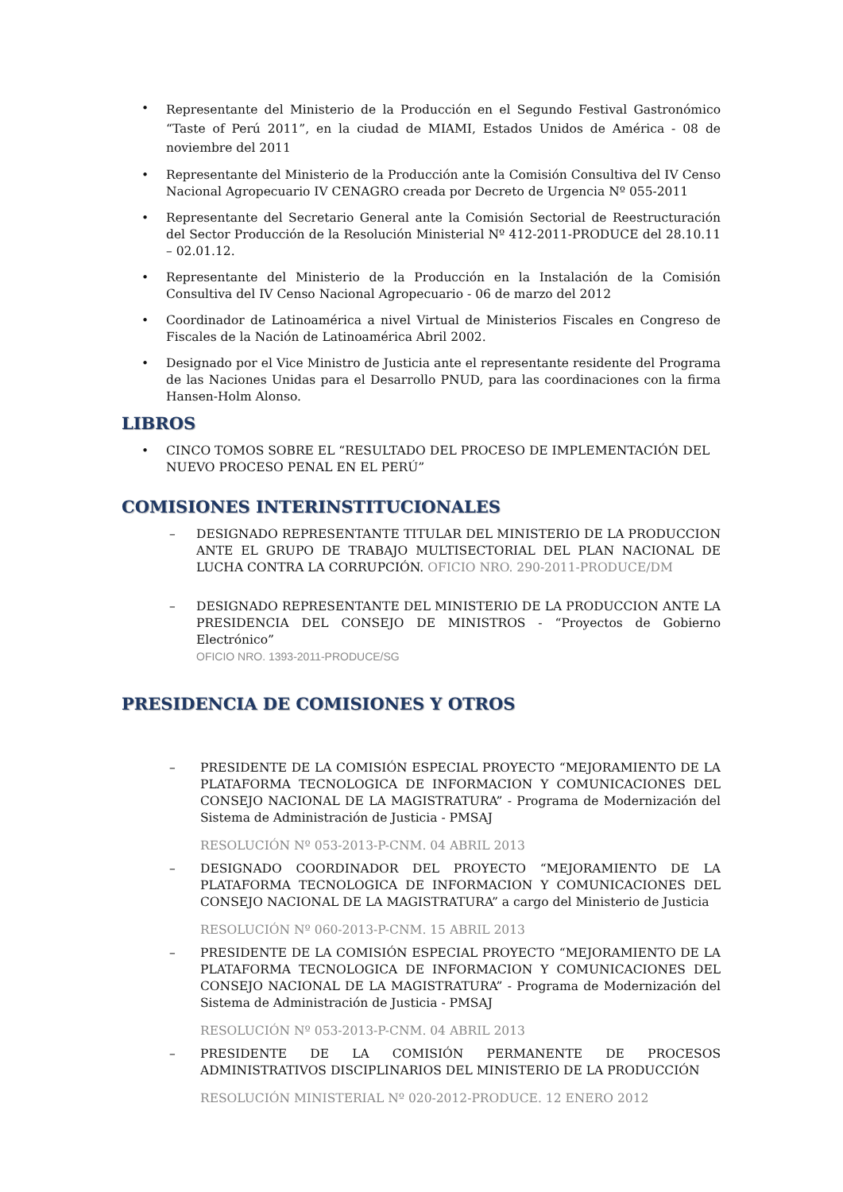• Representante del Ministerio de la Producción en el Segundo Festival Gastronómico “Taste of Perú 2011”, en la ciudad de MIAMI, Estados Unidos de América - 08 de noviembre del 2011
• Representante del Ministerio de la Producción ante la Comisión Consultiva del IV Censo Nacional Agropecuario IV CENAGRO creada por Decreto de Urgencia Nº 055-2011
• Representante del Secretario General ante la Comisión Sectorial de Reestructuración del Sector Producción de la Resolución Ministerial Nº 412-2011-PRODUCE del 28.10.11 – 02.01.12.
• Representante del Ministerio de la Producción en la Instalación de la Comisión Consultiva del IV Censo Nacional Agropecuario - 06 de marzo del 2012
• Coordinador de Latinoamérica a nivel Virtual de Ministerios Fiscales en Congreso de Fiscales de la Nación de Latinoamérica Abril 2002.
• Designado por el Vice Ministro de Justicia ante el representante residente del Programa de las Naciones Unidas para el Desarrollo PNUD, para las coordinaciones con la firma Hansen-Holm Alonso.
LIBROS
• CINCO TOMOS SOBRE EL “RESULTADO DEL PROCESO DE IMPLEMENTACIÓN DEL NUEVO PROCESO PENAL EN EL PERÚ”
COMISIONES INTERINSTITUCIONALES
– DESIGNADO REPRESENTANTE TITULAR DEL MINISTERIO DE LA PRODUCCION ANTE EL GRUPO DE TRABAJO MULTISECTORIAL DEL PLAN NACIONAL DE LUCHA CONTRA LA CORRUPCIÓN. OFICIO NRO. 290-2011-PRODUCE/DM
– DESIGNADO REPRESENTANTE DEL MINISTERIO DE LA PRODUCCION ANTE LA PRESIDENCIA DEL CONSEJO DE MINISTROS - “Proyectos de Gobierno Electrónico”
OFICIO NRO. 1393-2011-PRODUCE/SG
PRESIDENCIA DE COMISIONES Y OTROS
– PRESIDENTE DE LA COMISIÓN ESPECIAL PROYECTO “MEJORAMIENTO DE LA PLATAFORMA TECNOLOGICA DE INFORMACION Y COMUNICACIONES DEL CONSEJO NACIONAL DE LA MAGISTRATURA” - Programa de Modernización del Sistema de Administración de Justicia - PMSAJ
RESOLUCIÓN Nº 053-2013-P-CNM. 04 ABRIL 2013
– DESIGNADO COORDINADOR DEL PROYECTO “MEJORAMIENTO DE LA PLATAFORMA TECNOLOGICA DE INFORMACION Y COMUNICACIONES DEL CONSEJO NACIONAL DE LA MAGISTRATURA” a cargo del Ministerio de Justicia
RESOLUCIÓN Nº 060-2013-P-CNM. 15 ABRIL 2013
– PRESIDENTE DE LA COMISIÓN ESPECIAL PROYECTO “MEJORAMIENTO DE LA PLATAFORMA TECNOLOGICA DE INFORMACION Y COMUNICACIONES DEL CONSEJO NACIONAL DE LA MAGISTRATURA” - Programa de Modernización del Sistema de Administración de Justicia - PMSAJ
RESOLUCIÓN Nº 053-2013-P-CNM. 04 ABRIL 2013
– PRESIDENTE DE LA COMISIÓN PERMANENTE DE PROCESOS ADMINISTRATIVOS DISCIPLINARIOS DEL MINISTERIO DE LA PRODUCCIÓN
RESOLUCIÓN MINISTERIAL Nº 020-2012-PRODUCE. 12 ENERO 2012